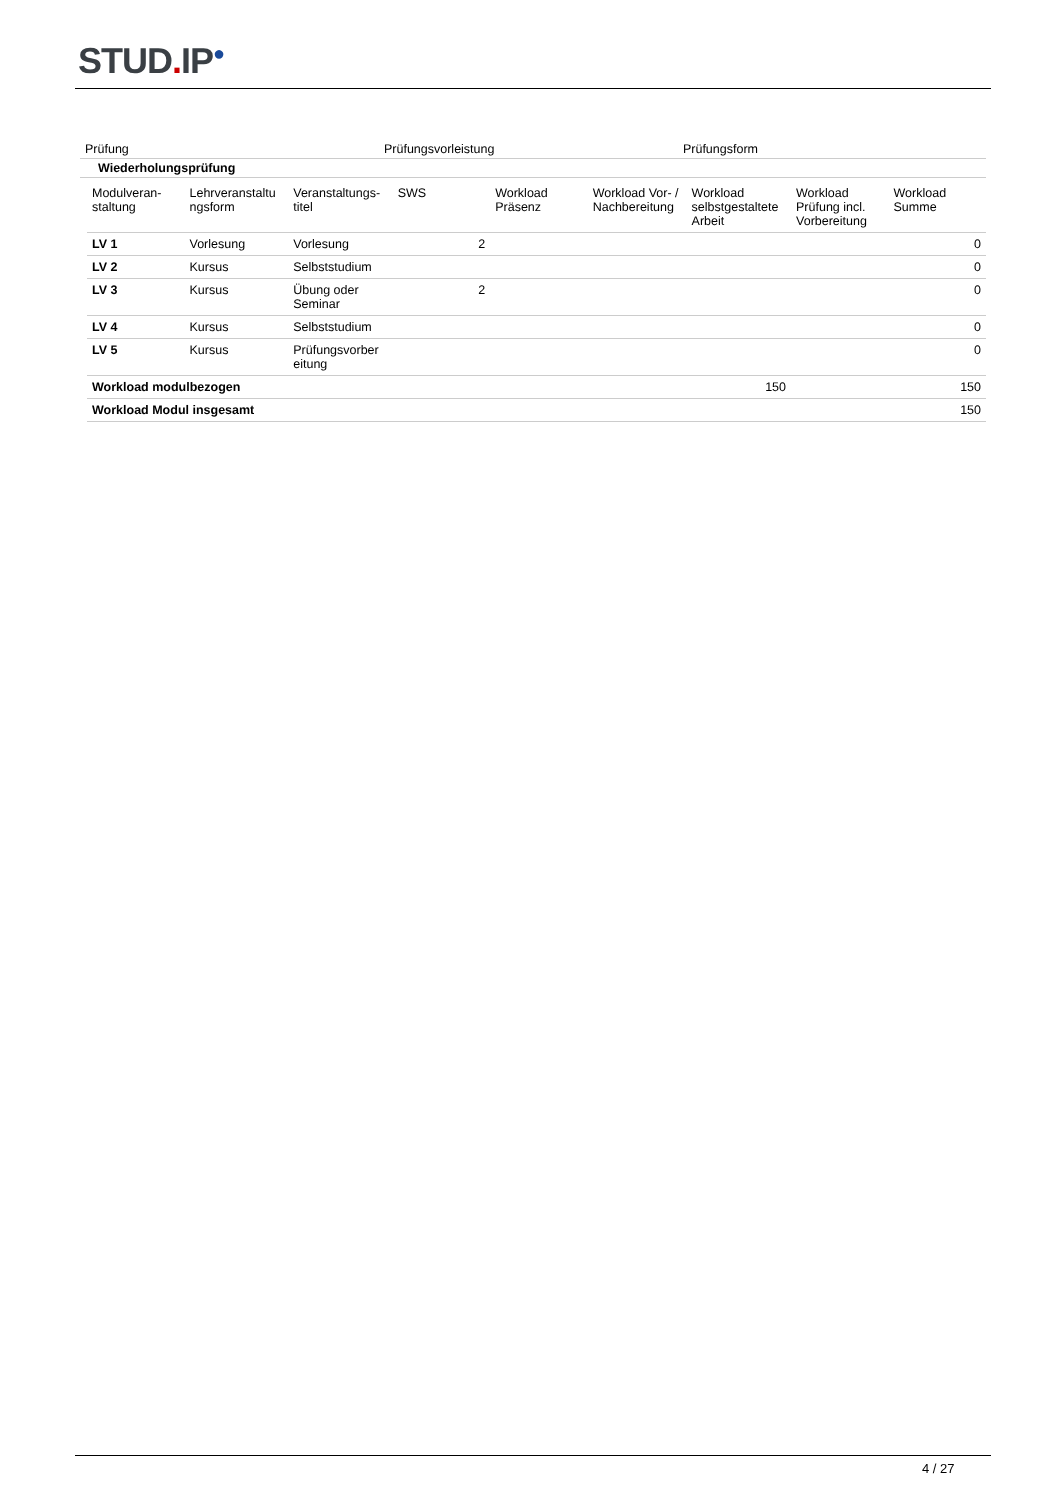STUD. IP<sup>●</sup>
| Prüfung | Prüfungsvorleistung | Prüfungsform |
| Wiederholungsprüfung | | |
| Modulveran- staltung | Lehrveranstaltu ngsform | Veranstaltungs- titel | SWS | Workload Präsenz | Workload Vor- / Nachbereitung | Workload selbstgestaltete Arbeit | Workload Prüfung incl. Vorbereitung | Workload Summe |
| LV 1 | Vorlesung | Vorlesung | 2 | | | | | 0 |
| LV 2 | Kursus | Selbststudium | | | | | | 0 |
| LV 3 | Kursus | Übung oder Seminar | 2 | | | | | 0 |
| LV 4 | Kursus | Selbststudium | | | | | | 0 |
| LV 5 | Kursus | Prüfungsvorber eitung | | | | | | 0 |
| Workload modulbezogen | | | | | | 150 | | 150 |
| Workload Modul insgesamt | | | | | | | | 150 |
4 / 27